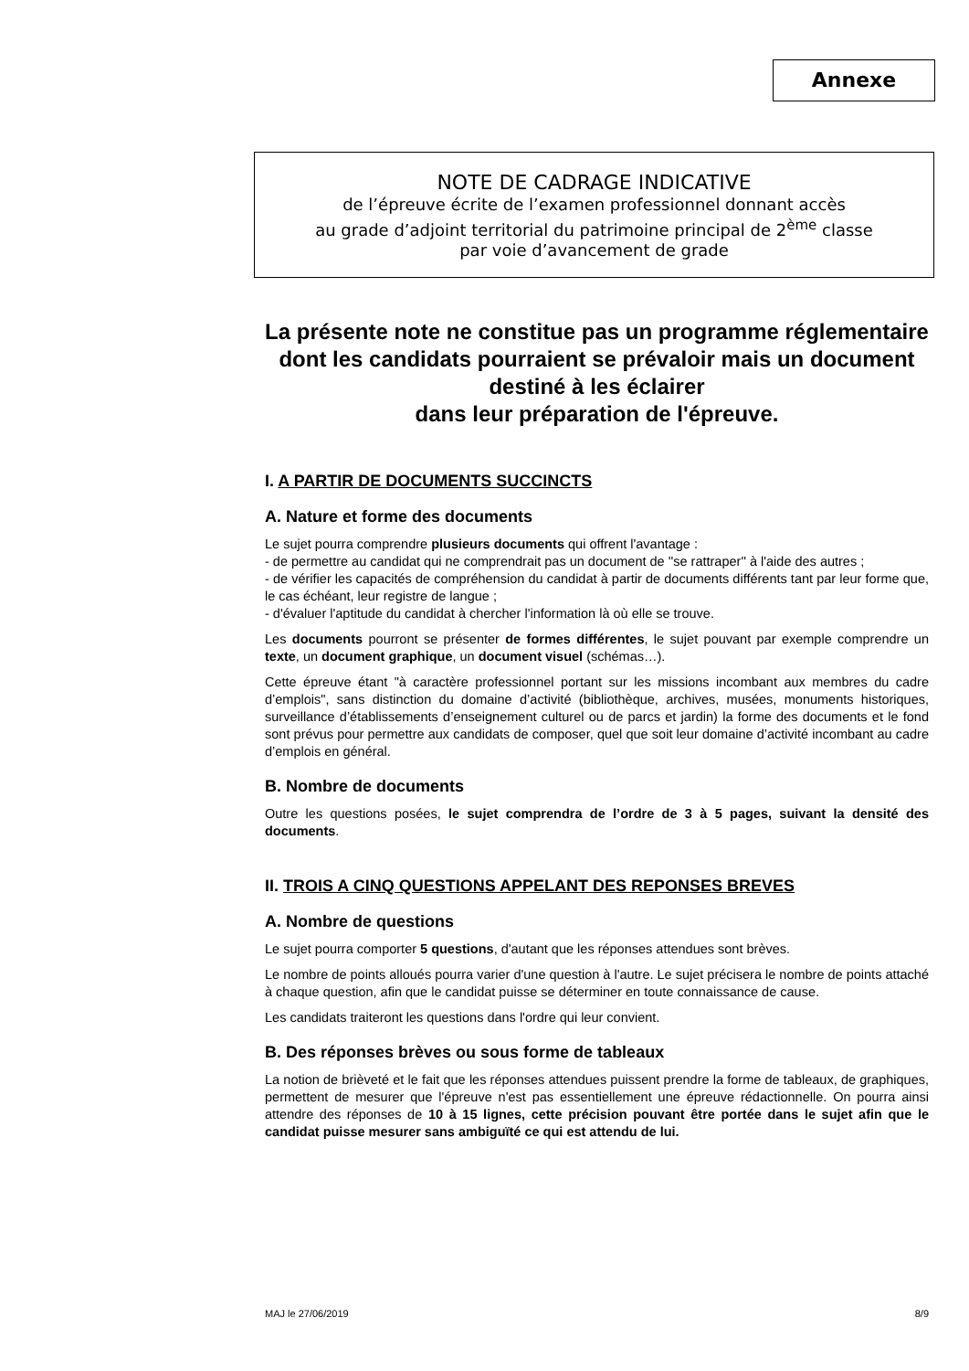Annexe
NOTE DE CADRAGE INDICATIVE
de l’épreuve écrite de l’examen professionnel donnant accès
au grade d’adjoint territorial du patrimoine principal de 2<sup>ème</sup> classe
par voie d’avancement de grade
La présente note ne constitue pas un programme réglementaire dont les candidats pourraient se prévaloir mais un document destiné à les éclairer
dans leur préparation de l'épreuve.
I. A PARTIR DE DOCUMENTS SUCCINCTS
A. Nature et forme des documents
Le sujet pourra comprendre plusieurs documents qui offrent l'avantage :
- de permettre au candidat qui ne comprendrait pas un document de ''se rattraper'' à l'aide des autres ;
- de vérifier les capacités de compréhension du candidat à partir de documents différents tant par leur forme que, le cas échéant, leur registre de langue ;
- d'évaluer l'aptitude du candidat à chercher l'information là où elle se trouve.
Les documents pourront se présenter de formes différentes, le sujet pouvant par exemple comprendre un texte, un document graphique, un document visuel (schémas…).
Cette épreuve étant "à caractère professionnel portant sur les missions incombant aux membres du cadre d’emplois", sans distinction du domaine d’activité (bibliothèque, archives, musées, monuments historiques, surveillance d’établissements d’enseignement culturel ou de parcs et jardin) la forme des documents et le fond sont prévus pour permettre aux candidats de composer, quel que soit leur domaine d’activité incombant au cadre d’emplois en général.
B. Nombre de documents
Outre les questions posées, le sujet comprendra de l’ordre de 3 à 5 pages, suivant la densité des documents.
II. TROIS A CINQ QUESTIONS APPELANT DES REPONSES BREVES
A. Nombre de questions
Le sujet pourra comporter 5 questions, d'autant que les réponses attendues sont brèves.
Le nombre de points alloués pourra varier d'une question à l'autre. Le sujet précisera le nombre de points attaché à chaque question, afin que le candidat puisse se déterminer en toute connaissance de cause.
Les candidats traiteront les questions dans l'ordre qui leur convient.
B. Des réponses brèves ou sous forme de tableaux
La notion de brièveté et le fait que les réponses attendues puissent prendre la forme de tableaux, de graphiques, permettent de mesurer que l'épreuve n'est pas essentiellement une épreuve rédactionnelle. On pourra ainsi attendre des réponses de 10 à 15 lignes, cette précision pouvant être portée dans le sujet afin que le candidat puisse mesurer sans ambiguïté ce qui est attendu de lui.
MAJ le 27/06/2019 8/9